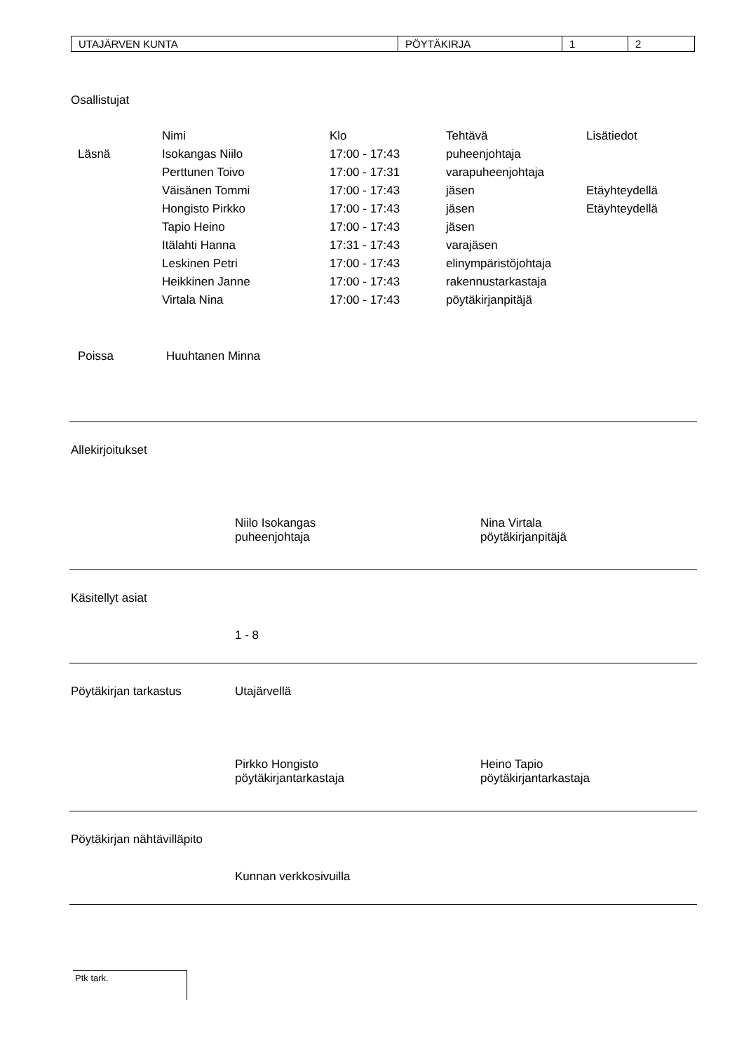| UTAJÄRVEN KUNTA | PÖYTÄKIRJA | 1 | 2 |
Osallistujat
| | Nimi | Klo | Tehtävä | Lisätiedot |
| Läsnä | Isokangas Niilo | 17:00 - 17:43 | puheenjohtaja | |
| | Perttunen Toivo | 17:00 - 17:31 | varapuheenjohtaja | |
| | Väisänen Tommi | 17:00 - 17:43 | jäsen | Etäyhteydellä |
| | Hongisto Pirkko | 17:00 - 17:43 | jäsen | Etäyhteydellä |
| | Tapio Heino | 17:00 - 17:43 | jäsen | |
| | Itälahti Hanna | 17:31 - 17:43 | varajäsen | |
| | Leskinen Petri | 17:00 - 17:43 | elinympäristöjohtaja | |
| | Heikkinen Janne | 17:00 - 17:43 | rakennustarkastaja | |
| | Virtala Nina | 17:00 - 17:43 | pöytäkirjanpitäjä | |
Poissa Huuhtanen Minna
Allekirjoitukset
Niilo Isokangas
puheenjohtaja
Nina Virtala
pöytäkirjanpitäjä
Käsitellyt asiat
1 - 8
Pöytäkirjan tarkastus Utajärvellä
Pirkko Hongisto
pöytäkirjantarkastaja
Heino Tapio
pöytäkirjantarkastaja
Pöytäkirjan nähtävilläpito
Kunnan verkkosivuilla
Ptk tark.